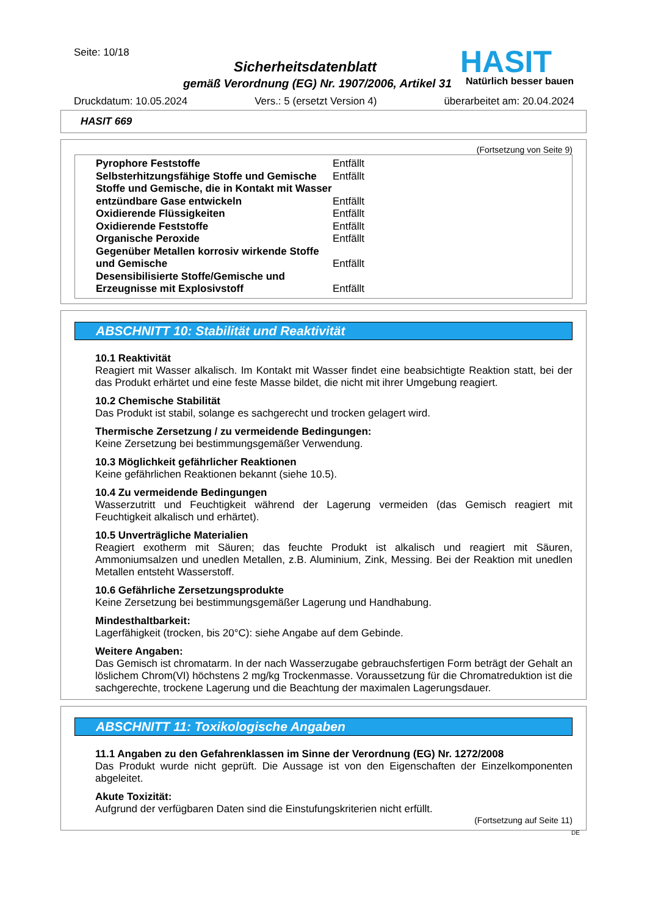Seite: 10/18
Sicherheitsdatenblatt
gemäß Verordnung (EG) Nr. 1907/2006, Artikel 31
HASIT
Natürlich besser bauen
Druckdatum: 10.05.2024 Vers.: 5 (ersetzt Version 4) überarbeitet am: 20.04.2024
HASIT 669
(Fortsetzung von Seite 9)
| Pyrophore Feststoffe | Entfällt |
| Selbsterhitzungsfähige Stoffe und Gemische | Entfällt |
| Stoffe und Gemische, die in Kontakt mit Wasser entzündbare Gase entwickeln | Entfällt |
| Oxidierende Flüssigkeiten | Entfällt |
| Oxidierende Feststoffe | Entfällt |
| Organische Peroxide | Entfällt |
| Gegenüber Metallen korrosiv wirkende Stoffe und Gemische | Entfällt |
| Desensibilisierte Stoffe/Gemische und Erzeugnisse mit Explosivstoff | Entfällt |
ABSCHNITT 10: Stabilität und Reaktivität
10.1 Reaktivität
Reagiert mit Wasser alkalisch. Im Kontakt mit Wasser findet eine beabsichtigte Reaktion statt, bei der das Produkt erhärtet und eine feste Masse bildet, die nicht mit ihrer Umgebung reagiert.
10.2 Chemische Stabilität
Das Produkt ist stabil, solange es sachgerecht und trocken gelagert wird.
Thermische Zersetzung / zu vermeidende Bedingungen:
Keine Zersetzung bei bestimmungsgemäßer Verwendung.
10.3 Möglichkeit gefährlicher Reaktionen
Keine gefährlichen Reaktionen bekannt (siehe 10.5).
10.4 Zu vermeidende Bedingungen
Wasserzutritt und Feuchtigkeit während der Lagerung vermeiden (das Gemisch reagiert mit Feuchtigkeit alkalisch und erhärtet).
10.5 Unverträgliche Materialien
Reagiert exotherm mit Säuren; das feuchte Produkt ist alkalisch und reagiert mit Säuren, Ammoniumsalzen und unedlen Metallen, z.B. Aluminium, Zink, Messing. Bei der Reaktion mit unedlen Metallen entsteht Wasserstoff.
10.6 Gefährliche Zersetzungsprodukte
Keine Zersetzung bei bestimmungsgemäßer Lagerung und Handhabung.
Mindesthaltbarkeit:
Lagerfähigkeit (trocken, bis 20°C): siehe Angabe auf dem Gebinde.
Weitere Angaben:
Das Gemisch ist chromatarm. In der nach Wasserzugabe gebrauchsfertigen Form beträgt der Gehalt an löslichem Chrom(VI) höchstens 2 mg/kg Trockenmasse. Voraussetzung für die Chromatreduktion ist die sachgerechte, trockene Lagerung und die Beachtung der maximalen Lagerungsdauer.
ABSCHNITT 11: Toxikologische Angaben
11.1 Angaben zu den Gefahrenklassen im Sinne der Verordnung (EG) Nr. 1272/2008
Das Produkt wurde nicht geprüft. Die Aussage ist von den Eigenschaften der Einzelkomponenten abgeleitet.
Akute Toxizität:
Aufgrund der verfügbaren Daten sind die Einstufungskriterien nicht erfüllt.
(Fortsetzung auf Seite 11)
DE